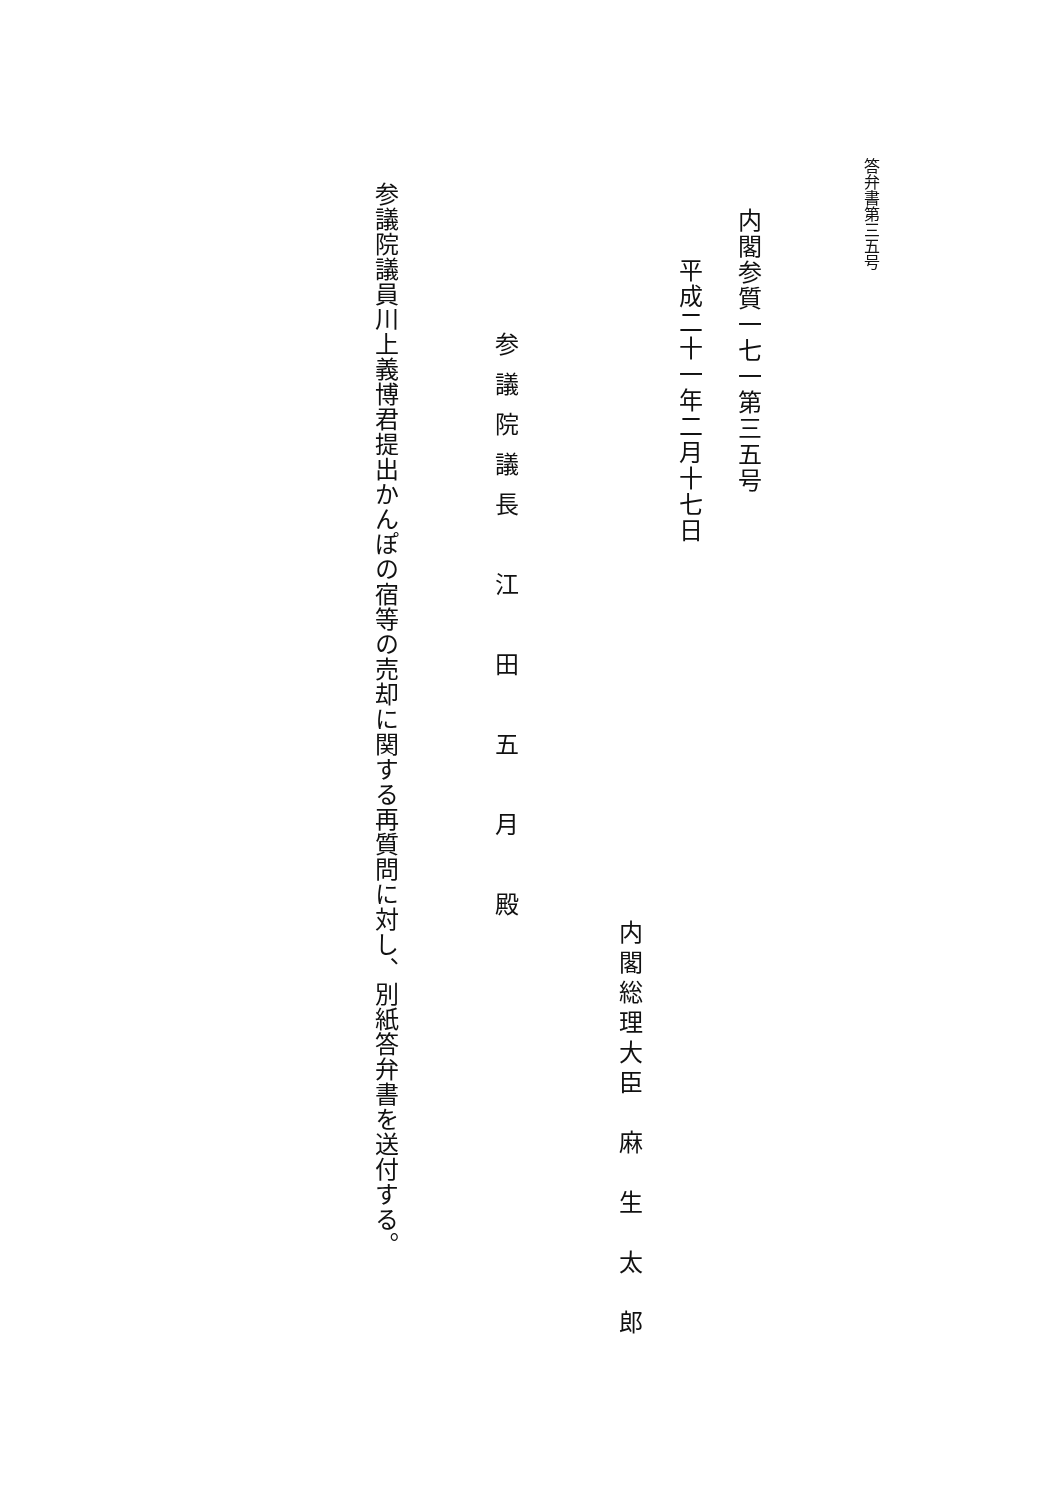答弁書第三五号
内閣参質一七一第三五号
平成二十一年二月十七日
内閣総理大臣　麻　生　太　郎
参議院議長　江　田　五　月　殿
参議院議員川上義博君提出かんぽの宿等の売却に関する再質問に対し、別紙答弁書を送付する。